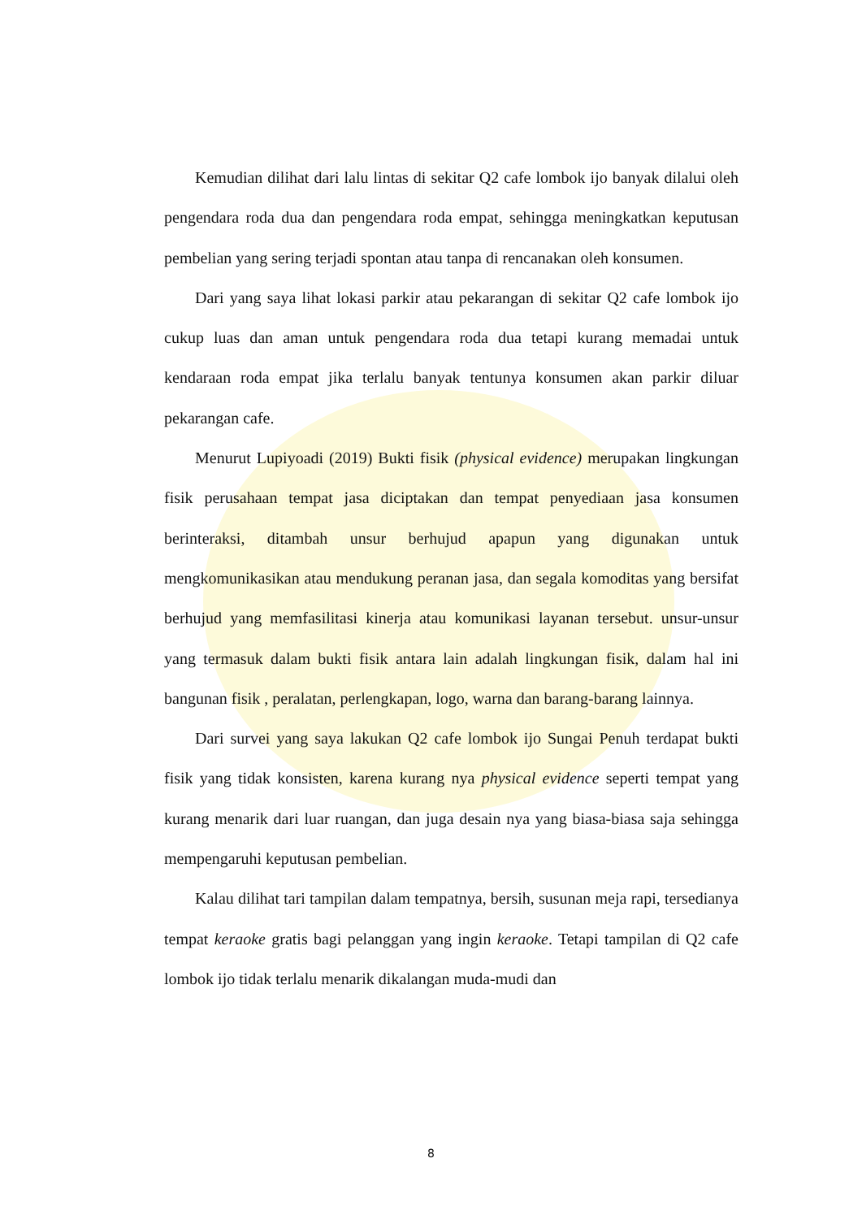Kemudian dilihat dari lalu lintas di sekitar Q2 cafe lombok ijo banyak dilalui oleh pengendara roda dua dan pengendara roda empat, sehingga meningkatkan keputusan pembelian yang sering terjadi spontan atau tanpa di rencanakan oleh konsumen.
Dari yang saya lihat lokasi parkir atau pekarangan di sekitar Q2 cafe lombok ijo cukup luas dan aman untuk pengendara roda dua tetapi kurang memadai untuk kendaraan roda empat jika terlalu banyak tentunya konsumen akan parkir diluar pekarangan cafe.
Menurut Lupiyoadi (2019) Bukti fisik (physical evidence) merupakan lingkungan fisik perusahaan tempat jasa diciptakan dan tempat penyediaan jasa konsumen berinteraksi, ditambah unsur berhujud apapun yang digunakan untuk mengkomunikasikan atau mendukung peranan jasa, dan segala komoditas yang bersifat berhujud yang memfasilitasi kinerja atau komunikasi layanan tersebut. unsur-unsur yang termasuk dalam bukti fisik antara lain adalah lingkungan fisik, dalam hal ini bangunan fisik , peralatan, perlengkapan, logo, warna dan barang-barang lainnya.
Dari survei yang saya lakukan Q2 cafe lombok ijo Sungai Penuh terdapat bukti fisik yang tidak konsisten, karena kurang nya physical evidence seperti tempat yang kurang menarik dari luar ruangan, dan juga desain nya yang biasa-biasa saja sehingga mempengaruhi keputusan pembelian.
Kalau dilihat tari tampilan dalam tempatnya, bersih, susunan meja rapi, tersedianya tempat keraoke gratis bagi pelanggan yang ingin keraoke. Tetapi tampilan di Q2 cafe lombok ijo tidak terlalu menarik dikalangan muda-mudi dan
8